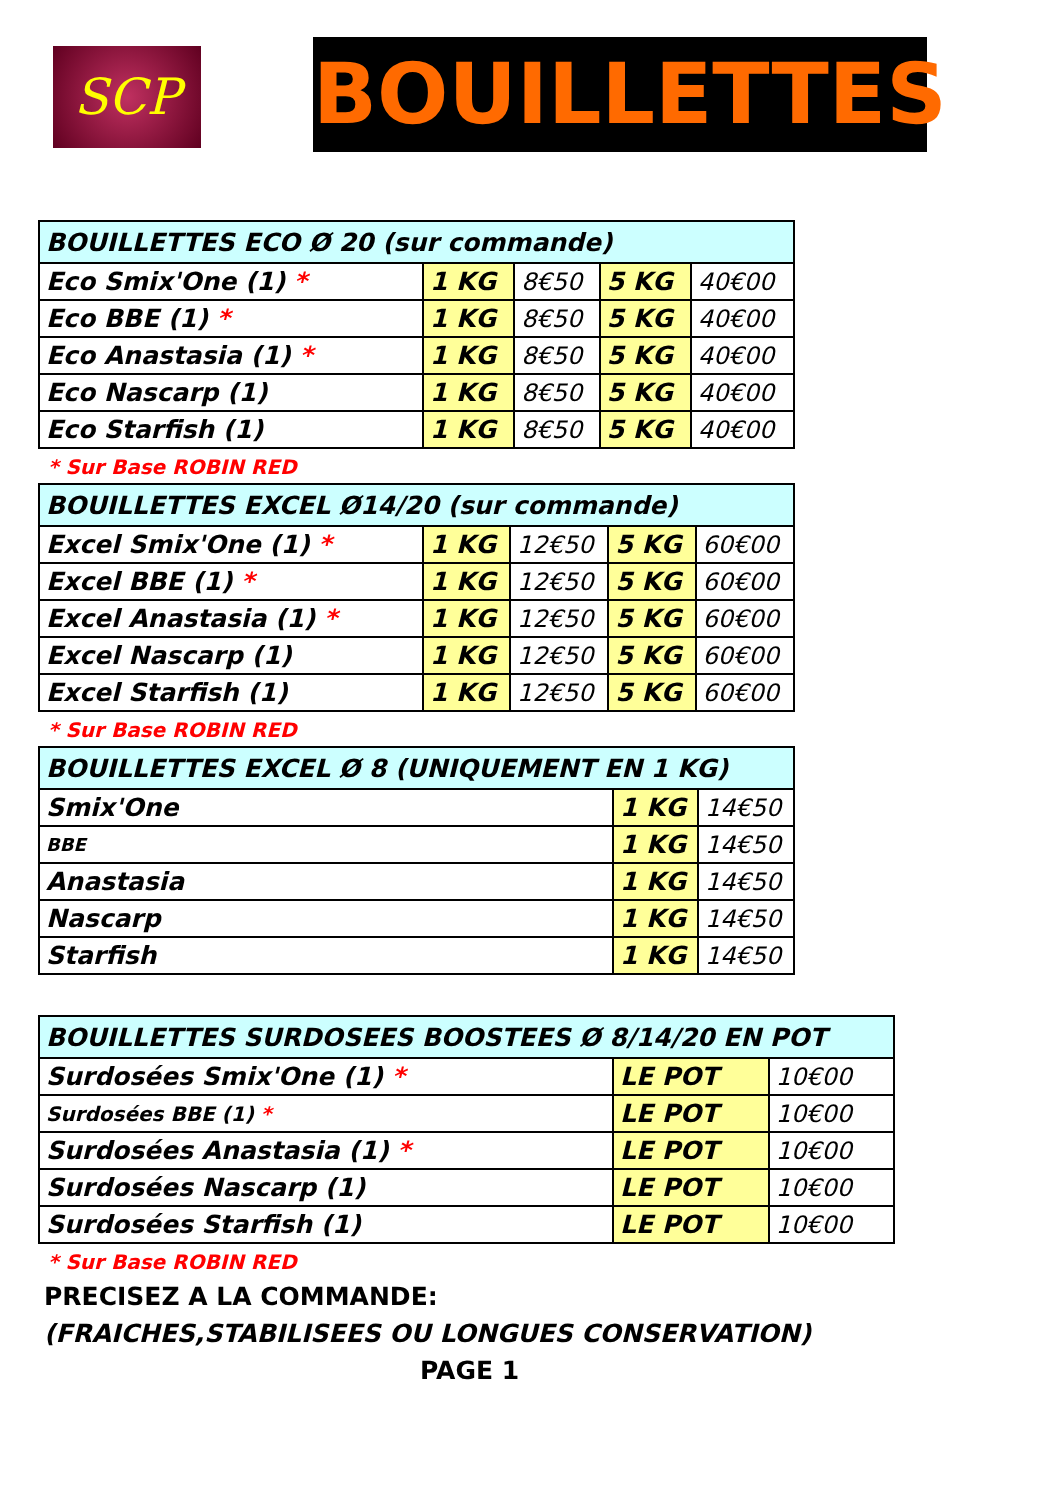SCP BOUILLETTES
| BOUILLETTES ECO Ø 20 (sur commande) | | | | |
| --- | --- | --- | --- | --- |
| Eco Smix'One (1) * | 1 KG | 8€50 | 5 KG | 40€00 |
| Eco BBE (1) * | 1 KG | 8€50 | 5 KG | 40€00 |
| Eco Anastasia (1) * | 1 KG | 8€50 | 5 KG | 40€00 |
| Eco Nascarp (1) | 1 KG | 8€50 | 5 KG | 40€00 |
| Eco Starfish (1) | 1 KG | 8€50 | 5 KG | 40€00 |
* Sur Base ROBIN RED
| BOUILLETTES EXCEL Ø14/20 (sur commande) | | | | |
| --- | --- | --- | --- | --- |
| Excel Smix'One (1) * | 1 KG | 12€50 | 5 KG | 60€00 |
| Excel BBE (1) * | 1 KG | 12€50 | 5 KG | 60€00 |
| Excel Anastasia (1) * | 1 KG | 12€50 | 5 KG | 60€00 |
| Excel Nascarp (1) | 1 KG | 12€50 | 5 KG | 60€00 |
| Excel Starfish (1) | 1 KG | 12€50 | 5 KG | 60€00 |
* Sur Base ROBIN RED
| BOUILLETTES EXCEL Ø 8 (UNIQUEMENT EN 1 KG) | | |
| --- | --- | --- |
| Smix'One | 1 KG | 14€50 |
| BBE | 1 KG | 14€50 |
| Anastasia | 1 KG | 14€50 |
| Nascarp | 1 KG | 14€50 |
| Starfish | 1 KG | 14€50 |
| BOUILLETTES SURDOSEES BOOSTEES Ø 8/14/20 EN POT | | |
| --- | --- | --- |
| Surdosées Smix'One (1) * | LE POT | 10€00 |
| Surdosées BBE (1) * | LE POT | 10€00 |
| Surdosées Anastasia (1) * | LE POT | 10€00 |
| Surdosées Nascarp (1) | LE POT | 10€00 |
| Surdosées Starfish (1) | LE POT | 10€00 |
* Sur Base ROBIN RED
PRECISEZ A LA COMMANDE:
(FRAICHES,STABILISEES OU LONGUES CONSERVATION)
PAGE 1